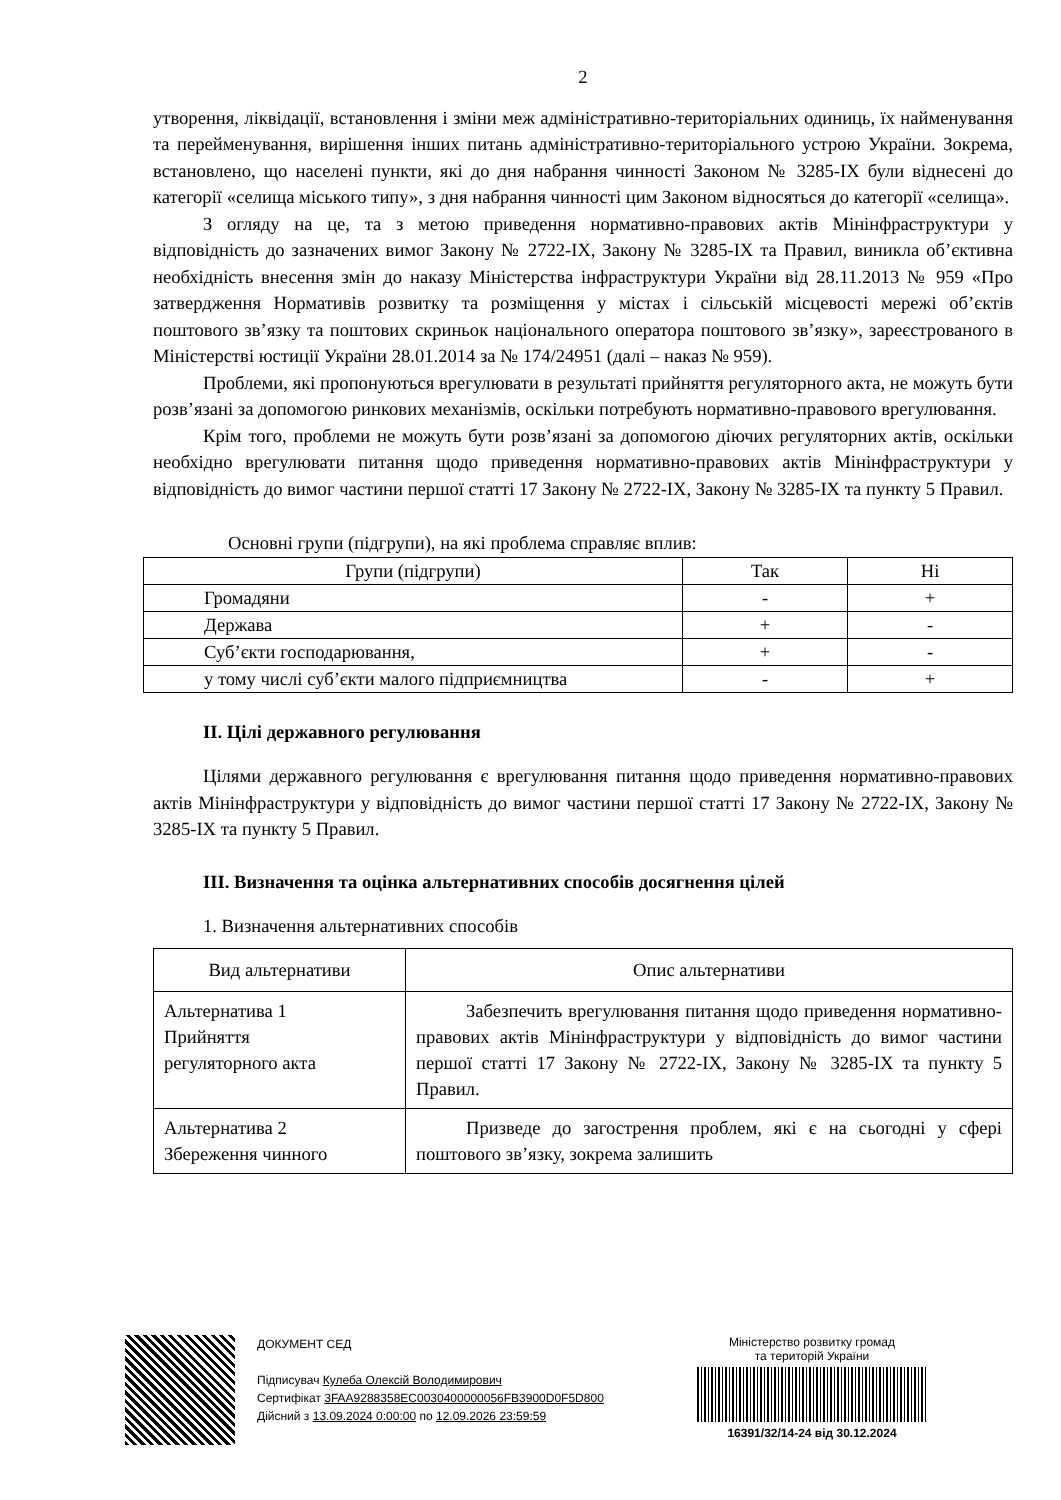2
утворення, ліквідації, встановлення і зміни меж адміністративно-територіальних одиниць, їх найменування та перейменування, вирішення інших питань адміністративно-територіального устрою України. Зокрема, встановлено, що населені пункти, які до дня набрання чинності Законом № 3285-IX були віднесені до категорії «селища міського типу», з дня набрання чинності цим Законом відносяться до категорії «селища».
З огляду на це, та з метою приведення нормативно-правових актів Мінінфраструктури у відповідність до зазначених вимог Закону № 2722-IX, Закону № 3285-IX та Правил, виникла об’єктивна необхідність внесення змін до наказу Міністерства інфраструктури України від 28.11.2013 № 959 «Про затвердження Нормативів розвитку та розміщення у містах і сільській місцевості мережі об’єктів поштового зв’язку та поштових скриньок національного оператора поштового зв’язку», зареєстрованого в Міністерстві юстиції України 28.01.2014 за № 174/24951 (далі – наказ № 959).
Проблеми, які пропонуються врегулювати в результаті прийняття регуляторного акта, не можуть бути розв’язані за допомогою ринкових механізмів, оскільки потребують нормативно-правового врегулювання.
Крім того, проблеми не можуть бути розв’язані за допомогою діючих регуляторних актів, оскільки необхідно врегулювати питання щодо приведення нормативно-правових актів Мінінфраструктури у відповідність до вимог частини першої статті 17 Закону № 2722-IX, Закону № 3285-IX та пункту 5 Правил.
Основні групи (підгрупи), на які проблема справляє вплив:
| Групи (підгрупи) | Так | Ні |
| --- | --- | --- |
| Громадяни | - | + |
| Держава | + | - |
| Суб’єкти господарювання, | + | - |
| у тому числі суб’єкти малого підприємництва | - | + |
ІІ. Цілі державного регулювання
Цілями державного регулювання є врегулювання питання щодо приведення нормативно-правових актів Мінінфраструктури у відповідність до вимог частини першої статті 17 Закону № 2722-IX, Закону № 3285-IX та пункту 5 Правил.
ІІІ. Визначення та оцінка альтернативних способів досягнення цілей
1. Визначення альтернативних способів
| Вид альтернативи | Опис альтернативи |
| --- | --- |
| Альтернатива 1 Прийняття регуляторного акта | Забезпечить врегулювання питання щодо приведення нормативно-правових актів Мінінфраструктури у відповідність до вимог частини першої статті 17 Закону № 2722-IX, Закону № 3285-IX та пункту 5 Правил. |
| Альтернатива 2 Збереження чинного | Призведе до загострення проблем, які є на сьогодні у сфері поштового зв’язку, зокрема залишить |
ДОКУМЕНТ СЕД
Підписувач Кулеба Олексій Володимирович
Сертифікат 3FAA9288358EC0030400000056FB3900D0F5D800
Дійсний з 13.09.2024 0:00:00 по 12.09.2026 23:59:59
Міністерство розвитку громад
та територій України
16391/32/14-24 від 30.12.2024